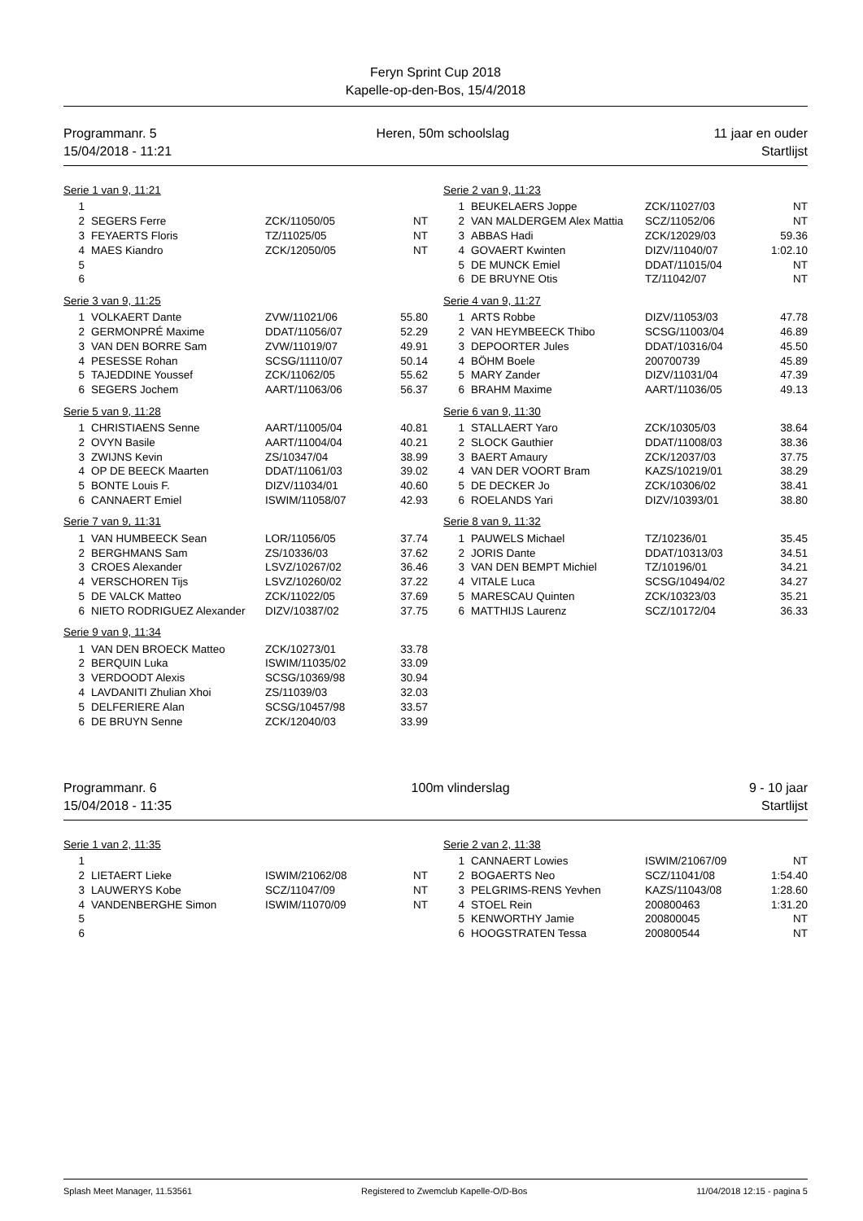Feryn Sprint Cup 2018
Kapelle-op-den-Bos, 15/4/2018
Programmanr. 5
15/04/2018 - 11:21
Heren, 50m schoolslag 11 jaar en ouder
Startlijst
Serie 1 van 9, 11:21
| 1 | | | |
| 2 | SEGERS Ferre | ZCK/11050/05 | NT |
| 3 | FEYAERTS Floris | TZ/11025/05 | NT |
| 4 | MAES Kiandro | ZCK/12050/05 | NT |
| 5 | | | |
| 6 | | | |
Serie 2 van 9, 11:23
| 1 | BEUKELAERS Joppe | ZCK/11027/03 | NT |
| 2 | VAN MALDERGEM Alex Mattia | SCZ/11052/06 | NT |
| 3 | ABBAS Hadi | ZCK/12029/03 | 59.36 |
| 4 | GOVAERT Kwinten | DIZV/11040/07 | 1:02.10 |
| 5 | DE MUNCK Emiel | DDAT/11015/04 | NT |
| 6 | DE BRUYNE Otis | TZ/11042/07 | NT |
Serie 3 van 9, 11:25
| 1 | VOLKAERT Dante | ZVW/11021/06 | 55.80 |
| 2 | GERMONPRÉ Maxime | DDAT/11056/07 | 52.29 |
| 3 | VAN DEN BORRE Sam | ZVW/11019/07 | 49.91 |
| 4 | PESESSE Rohan | SCSG/11110/07 | 50.14 |
| 5 | TAJEDDINE Youssef | ZCK/11062/05 | 55.62 |
| 6 | SEGERS Jochem | AART/11063/06 | 56.37 |
Serie 4 van 9, 11:27
| 1 | ARTS Robbe | DIZV/11053/03 | 47.78 |
| 2 | VAN HEYMBEECK Thibo | SCSG/11003/04 | 46.89 |
| 3 | DEPOORTER Jules | DDAT/10316/04 | 45.50 |
| 4 | BÖHM Boele | 200700739 | 45.89 |
| 5 | MARY Zander | DIZV/11031/04 | 47.39 |
| 6 | BRAHM Maxime | AART/11036/05 | 49.13 |
Serie 5 van 9, 11:28
| 1 | CHRISTIAENS Senne | AART/11005/04 | 40.81 |
| 2 | OVYN Basile | AART/11004/04 | 40.21 |
| 3 | ZWIJNS Kevin | ZS/10347/04 | 38.99 |
| 4 | OP DE BEECK Maarten | DDAT/11061/03 | 39.02 |
| 5 | BONTE Louis F. | DIZV/11034/01 | 40.60 |
| 6 | CANNAERT Emiel | ISWIM/11058/07 | 42.93 |
Serie 6 van 9, 11:30
| 1 | STALLAERT Yaro | ZCK/10305/03 | 38.64 |
| 2 | SLOCK Gauthier | DDAT/11008/03 | 38.36 |
| 3 | BAERT Amaury | ZCK/12037/03 | 37.75 |
| 4 | VAN DER VOORT Bram | KAZS/10219/01 | 38.29 |
| 5 | DE DECKER Jo | ZCK/10306/02 | 38.41 |
| 6 | ROELANDS Yari | DIZV/10393/01 | 38.80 |
Serie 7 van 9, 11:31
| 1 | VAN HUMBEECK Sean | LOR/11056/05 | 37.74 |
| 2 | BERGHMANS Sam | ZS/10336/03 | 37.62 |
| 3 | CROES Alexander | LSVZ/10267/02 | 36.46 |
| 4 | VERSCHOREN Tijs | LSVZ/10260/02 | 37.22 |
| 5 | DE VALCK Matteo | ZCK/11022/05 | 37.69 |
| 6 | NIETO RODRIGUEZ Alexander | DIZV/10387/02 | 37.75 |
Serie 8 van 9, 11:32
| 1 | PAUWELS Michael | TZ/10236/01 | 35.45 |
| 2 | JORIS Dante | DDAT/10313/03 | 34.51 |
| 3 | VAN DEN BEMPT Michiel | TZ/10196/01 | 34.21 |
| 4 | VITALE Luca | SCSG/10494/02 | 34.27 |
| 5 | MARESCAU Quinten | ZCK/10323/03 | 35.21 |
| 6 | MATTHIJS Laurenz | SCZ/10172/04 | 36.33 |
Serie 9 van 9, 11:34
| 1 | VAN DEN BROECK Matteo | ZCK/10273/01 | 33.78 |
| 2 | BERQUIN Luka | ISWIM/11035/02 | 33.09 |
| 3 | VERDOODT Alexis | SCSG/10369/98 | 30.94 |
| 4 | LAVDANITI Zhulian Xhoi | ZS/11039/03 | 32.03 |
| 5 | DELFERIERE Alan | SCSG/10457/98 | 33.57 |
| 6 | DE BRUYN Senne | ZCK/12040/03 | 33.99 |
Programmanr. 6
15/04/2018 - 11:35
100m vlinderslag 9 - 10 jaar
Startlijst
Serie 1 van 2, 11:35
| 1 | | | |
| 2 | LIETAERT Lieke | ISWIM/21062/08 | NT |
| 3 | LAUWERYS Kobe | SCZ/11047/09 | NT |
| 4 | VANDENBERGHE Simon | ISWIM/11070/09 | NT |
| 5 | | | |
| 6 | | | |
Serie 2 van 2, 11:38
| 1 | CANNAERT Lowies | ISWIM/21067/09 | NT |
| 2 | BOGAERTS Neo | SCZ/11041/08 | 1:54.40 |
| 3 | PELGRIMS-RENS Yevhen | KAZS/11043/08 | 1:28.60 |
| 4 | STOEL Rein | 200800463 | 1:31.20 |
| 5 | KENWORTHY Jamie | 200800045 | NT |
| 6 | HOOGSTRATEN Tessa | 200800544 | NT |
Splash Meet Manager, 11.53561 Registered to Zwemclub Kapelle-O/D-Bos 11/04/2018 12:15 - pagina 5